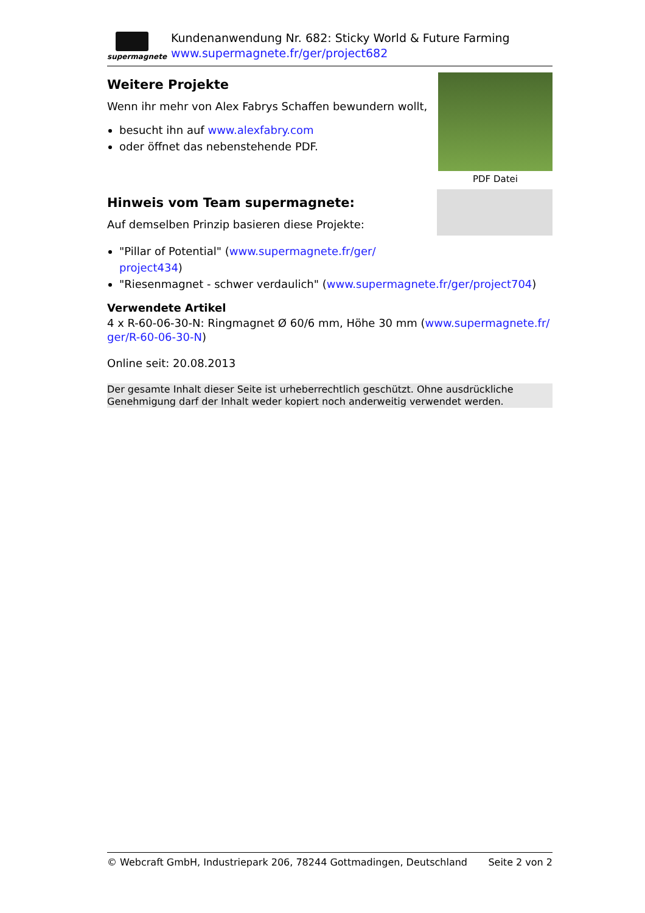supermagnete
Kundenanwendung Nr. 682: Sticky World & Future Farming
www.supermagnete.fr/ger/project682
Weitere Projekte
Wenn ihr mehr von Alex Fabrys Schaffen bewundern wollt,
besucht ihn auf www.alexfabry.com
oder öffnet das nebenstehende PDF.
PDF Datei
Hinweis vom Team supermagnete:
Auf demselben Prinzip basieren diese Projekte:
"Pillar of Potential" (www.supermagnete.fr/ger/
project434)
"Riesenmagnet - schwer verdaulich" (www.supermagnete.fr/ger/project704)
Verwendete Artikel
4 x R-60-06-30-N: Ringmagnet Ø 60/6 mm, Höhe 30 mm (www.supermagnete.fr/ ger/R-60-06-30-N)
Online seit: 20.08.2013
Der gesamte Inhalt dieser Seite ist urheberrechtlich geschützt. Ohne ausdrückliche Genehmigung darf der Inhalt weder kopiert noch anderweitig verwendet werden.
© Webcraft GmbH, Industriepark 206, 78244 Gottmadingen, Deutschland Seite 2 von 2